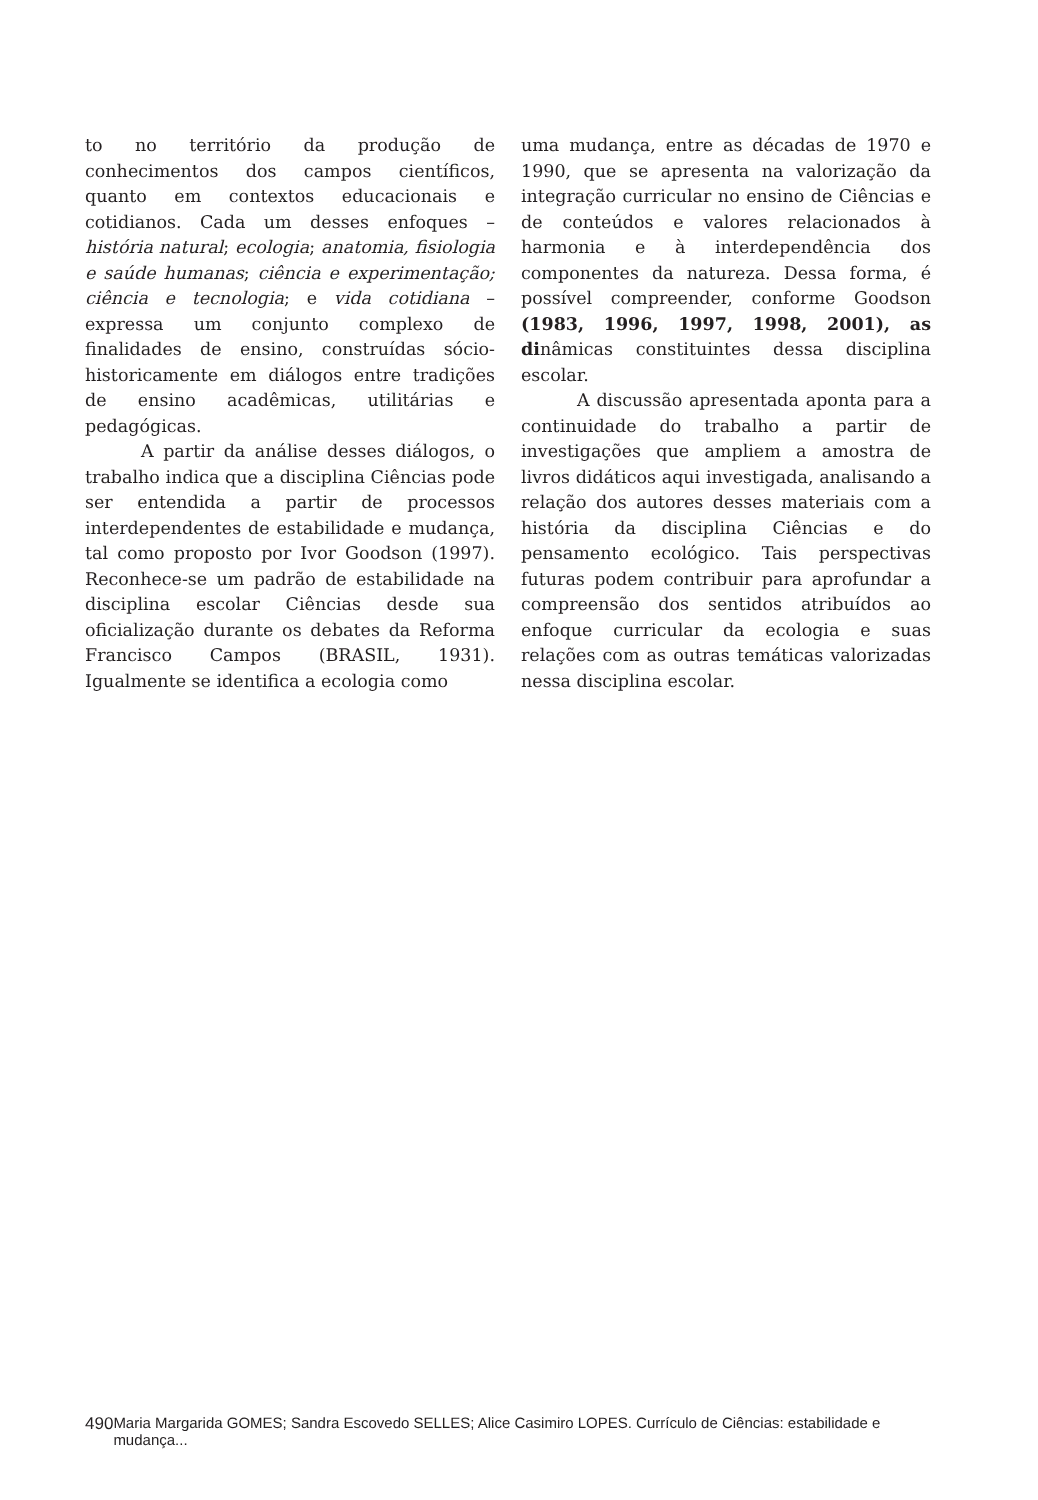to no território da produção de conhecimentos dos campos científicos, quanto em contextos educacionais e cotidianos. Cada um desses enfoques – história natural; ecologia; anatomia, fisiologia e saúde humanas; ciência e experimentação; ciência e tecnologia; e vida cotidiana – expressa um conjunto complexo de finalidades de ensino, construídas sócio-historicamente em diálogos entre tradições de ensino acadêmicas, utilitárias e pedagógicas.
A partir da análise desses diálogos, o trabalho indica que a disciplina Ciências pode ser entendida a partir de processos interdependentes de estabilidade e mudança, tal como proposto por Ivor Goodson (1997). Reconhece-se um padrão de estabilidade na disciplina escolar Ciências desde sua oficialização durante os debates da Reforma Francisco Campos (BRASIL, 1931). Igualmente se identifica a ecologia como
uma mudança, entre as décadas de 1970 e 1990, que se apresenta na valorização da integração curricular no ensino de Ciências e de conteúdos e valores relacionados à harmonia e à interdependência dos componentes da natureza. Dessa forma, é possível compreender, conforme Goodson (1983, 1996, 1997, 1998, 2001), as dinâmicas constituintes dessa disciplina escolar.
A discussão apresentada aponta para a continuidade do trabalho a partir de investigações que ampliem a amostra de livros didáticos aqui investigada, analisando a relação dos autores desses materiais com a história da disciplina Ciências e do pensamento ecológico. Tais perspectivas futuras podem contribuir para aprofundar a compreensão dos sentidos atribuídos ao enfoque curricular da ecologia e suas relações com as outras temáticas valorizadas nessa disciplina escolar.
490 Maria Margarida GOMES; Sandra Escovedo SELLES; Alice Casimiro LOPES. Currículo de Ciências: estabilidade e mudança...